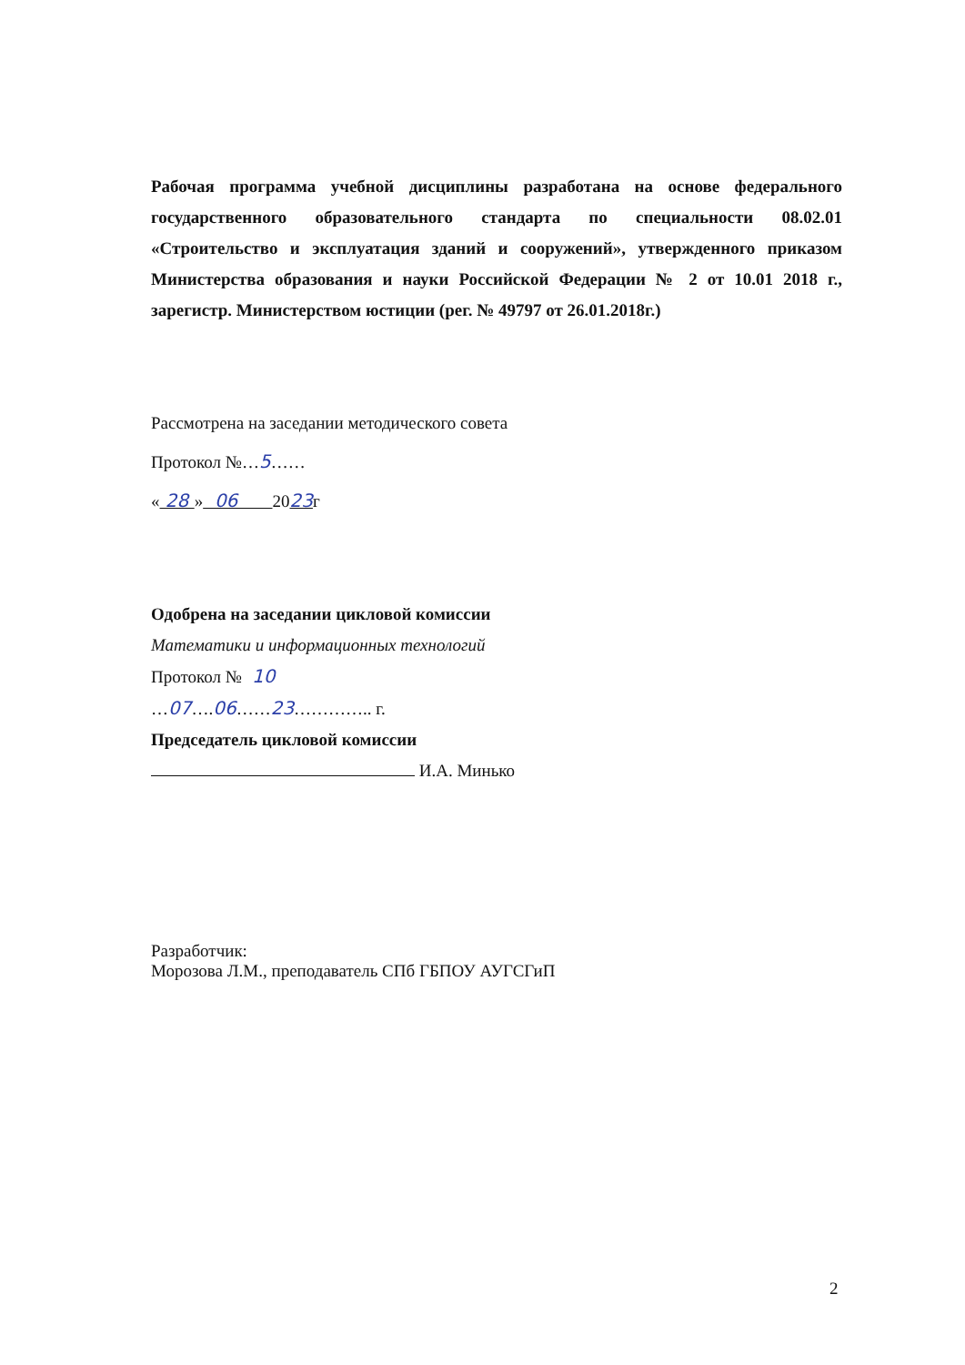Рабочая программа учебной дисциплины разработана на основе федерального государственного образовательного стандарта по специальности 08.02.01 «Строительство и эксплуатация зданий и сооружений», утвержденного приказом Министерства образования и науки Российской Федерации № 2 от 10.01 2018 г., зарегистр. Министерством юстиции (рег. № 49797 от 26.01.2018г.)
Рассмотрена на заседании методического совета
Протокол №…5……
« 28 » 06 2023г
Одобрена на заседании цикловой комиссии
Математики и информационных технологий
Протокол № 10
…07….06……23………….. г.
Председатель цикловой комиссии
И.А. Минько
Разработчик:
Морозова Л.М., преподаватель СПб ГБПОУ АУГСГиП
2